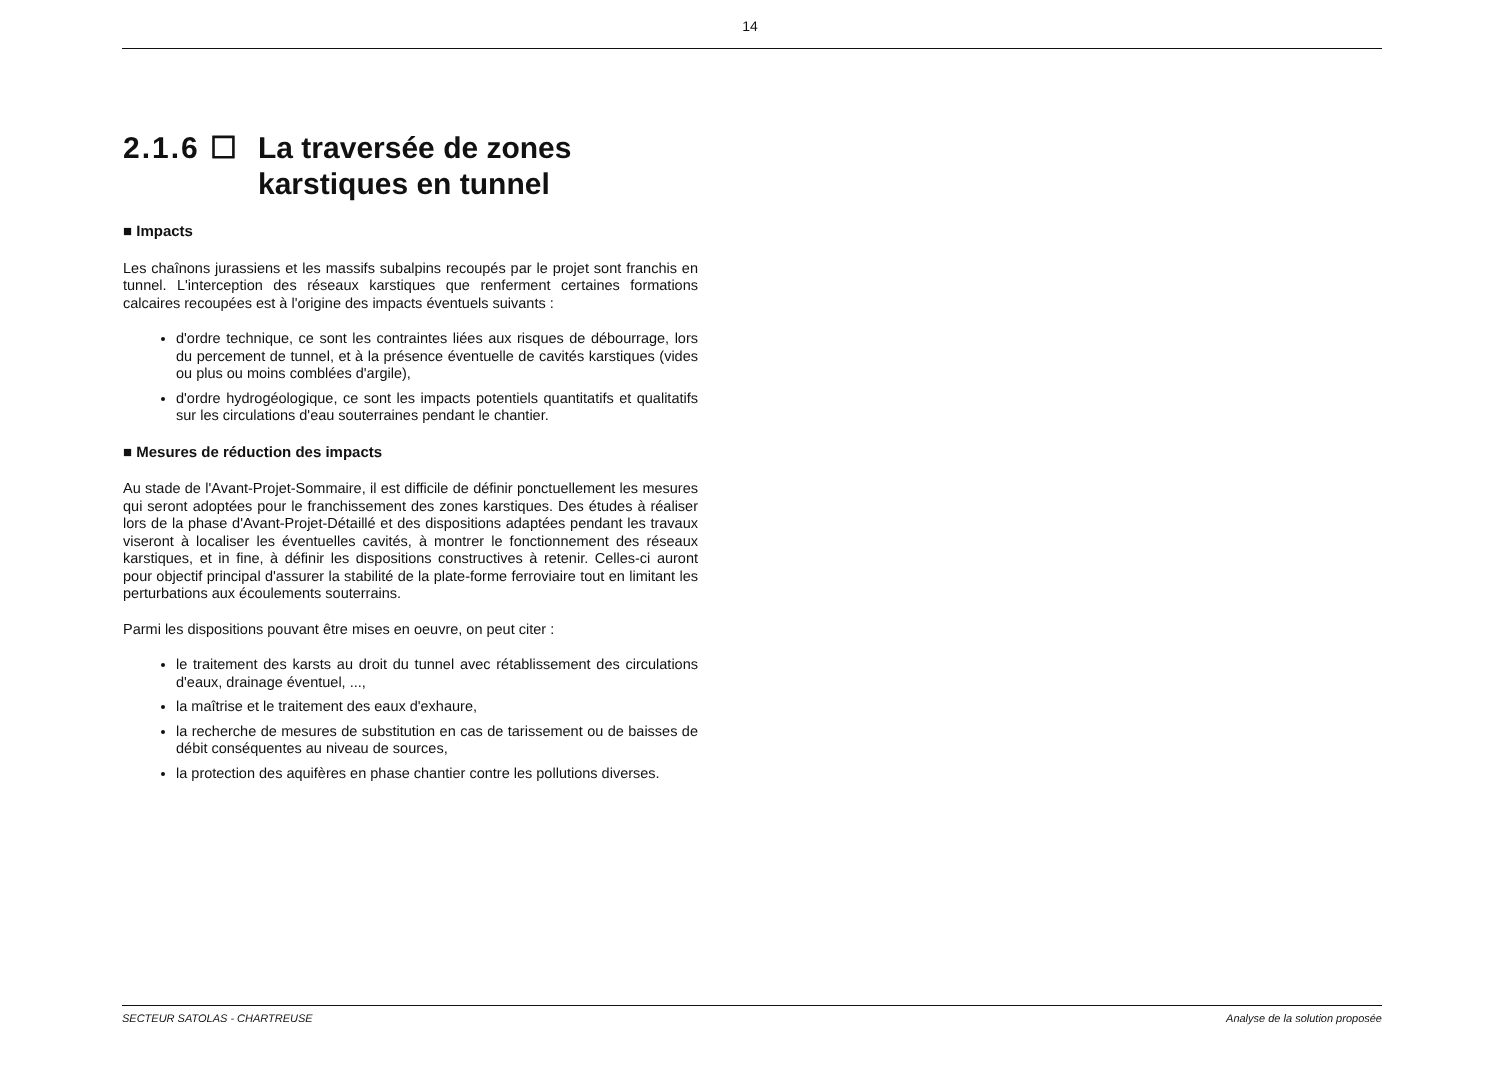14
2.1.6 ☐ La traversée de zones
karstiques en tunnel
■ Impacts
Les chaînons jurassiens et les massifs subalpins recoupés par le projet sont franchis en tunnel. L'interception des réseaux karstiques que renferment certaines formations calcaires recoupées est à l'origine des impacts éventuels suivants :
d'ordre technique, ce sont les contraintes liées aux risques de débourrage, lors du percement de tunnel, et à la présence éventuelle de cavités karstiques (vides ou plus ou moins comblées d'argile),
d'ordre hydrogéologique, ce sont les impacts potentiels quantitatifs et qualitatifs sur les circulations d'eau souterraines pendant le chantier.
■ Mesures de réduction des impacts
Au stade de l'Avant-Projet-Sommaire, il est difficile de définir ponctuellement les mesures qui seront adoptées pour le franchissement des zones karstiques. Des études à réaliser lors de la phase d'Avant-Projet-Détaillé et des dispositions adaptées pendant les travaux viseront à localiser les éventuelles cavités, à montrer le fonctionnement des réseaux karstiques, et in fine, à définir les dispositions constructives à retenir. Celles-ci auront pour objectif principal d'assurer la stabilité de la plate-forme ferroviaire tout en limitant les perturbations aux écoulements souterrains.
Parmi les dispositions pouvant être mises en oeuvre, on peut citer :
le traitement des karsts au droit du tunnel avec rétablissement des circulations d'eaux, drainage éventuel, ...,
la maîtrise et le traitement des eaux d'exhaure,
la recherche de mesures de substitution en cas de tarissement ou de baisses de débit conséquentes au niveau de sources,
la protection des aquifères en phase chantier contre les pollutions diverses.
SECTEUR SATOLAS - CHARTREUSE Analyse de la solution proposée